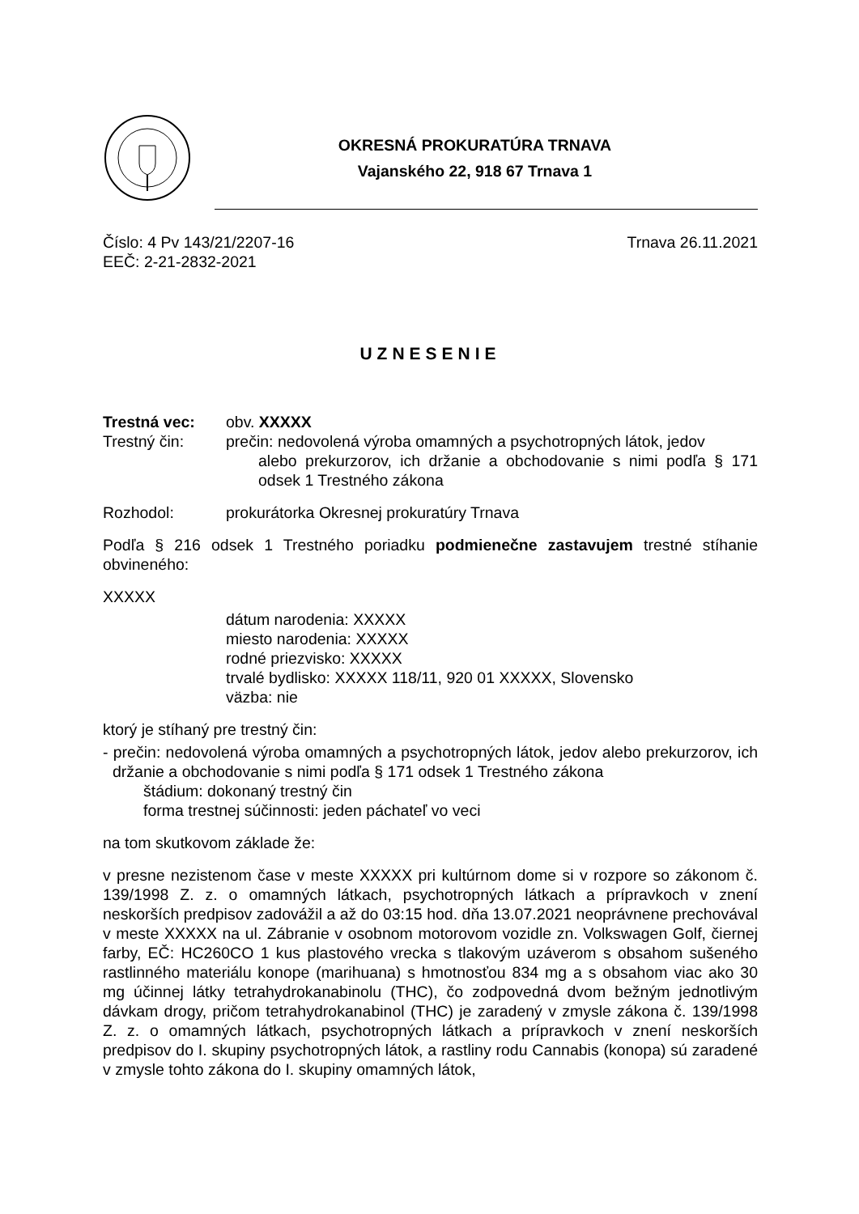OKRESNÁ PROKURATÚRA TRNAVA
Vajanského 22, 918 67 Trnava 1
Číslo: 4 Pv 143/21/2207-16
EEČ: 2-21-2832-2021
Trnava 26.11.2021
UZNESENIE
Trestná vec: obv. XXXXX
Trestný čin: prečin: nedovolená výroba omamných a psychotropných látok, jedov
alebo prekurzorov, ich držanie a obchodovanie s nimi podľa § 171 odsek 1 Trestného zákona
Rozhodol: prokurátorka Okresnej prokuratúry Trnava
Podľa § 216 odsek 1 Trestného poriadku podmienečne zastavujem trestné stíhanie obvineného:
XXXXX
dátum narodenia: XXXXX
miesto narodenia: XXXXX
rodné priezvisko: XXXXX
trvalé bydlisko: XXXXX 118/11, 920 01 XXXXX, Slovensko
väzba: nie
ktorý je stíhaný pre trestný čin:
- prečin: nedovolená výroba omamných a psychotropných látok, jedov alebo prekurzorov, ich držanie a obchodovanie s nimi podľa § 171 odsek 1 Trestného zákona
štádium: dokonaný trestný čin
forma trestnej súčinnosti: jeden páchateľ vo veci
na tom skutkovom základe že:
v presne nezistenom čase v meste XXXXX pri kultúrnom dome si v rozpore so zákonom č. 139/1998 Z. z. o omamných látkach, psychotropných látkach a prípravkoch v znení neskorších predpisov zadovážil a až do 03:15 hod. dňa 13.07.2021 neoprávnene prechovával v meste XXXXX na ul. Zábranie v osobnom motorovom vozidle zn. Volkswagen Golf, čiernej farby, EČ: HC260CO 1 kus plastového vrecka s tlakovým uzáverom s obsahom sušeného rastlinného materiálu konope (marihuana) s hmotnosťou 834 mg a s obsahom viac ako 30 mg účinnej látky tetrahydrokanabinolu (THC), čo zodpovedná dvom bežným jednotlivým dávkam drogy, pričom tetrahydrokanabinol (THC) je zaradený v zmysle zákona č. 139/1998 Z. z. o omamných látkach, psychotropných látkach a prípravkoch v znení neskorších predpisov do I. skupiny psychotropných látok, a rastliny rodu Cannabis (konopa) sú zaradené v zmysle tohto zákona do I. skupiny omamných látok,